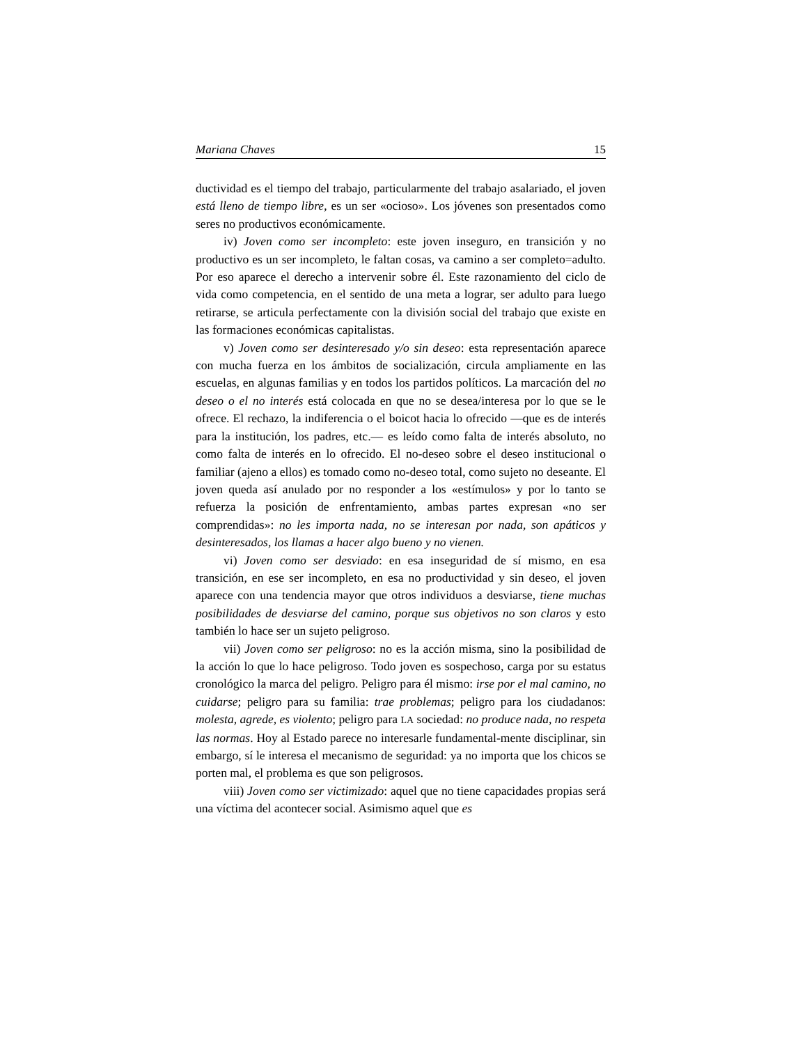Mariana Chaves 15
ductividad es el tiempo del trabajo, particularmente del trabajo asalariado, el joven está lleno de tiempo libre, es un ser «ocioso». Los jóvenes son presentados como seres no productivos económicamente.
iv) Joven como ser incompleto: este joven inseguro, en transición y no productivo es un ser incompleto, le faltan cosas, va camino a ser completo=adulto. Por eso aparece el derecho a intervenir sobre él. Este razonamiento del ciclo de vida como competencia, en el sentido de una meta a lograr, ser adulto para luego retirarse, se articula perfectamente con la división social del trabajo que existe en las formaciones económicas capitalistas.
v) Joven como ser desinteresado y/o sin deseo: esta representación aparece con mucha fuerza en los ámbitos de socialización, circula ampliamente en las escuelas, en algunas familias y en todos los partidos políticos. La marcación del no deseo o el no interés está colocada en que no se desea/interesa por lo que se le ofrece. El rechazo, la indiferencia o el boicot hacia lo ofrecido —que es de interés para la institución, los padres, etc.— es leído como falta de interés absoluto, no como falta de interés en lo ofrecido. El no-deseo sobre el deseo institucional o familiar (ajeno a ellos) es tomado como no-deseo total, como sujeto no deseante. El joven queda así anulado por no responder a los «estímulos» y por lo tanto se refuerza la posición de enfrentamiento, ambas partes expresan «no ser comprendidas»: no les importa nada, no se interesan por nada, son apáticos y desinteresados, los llamas a hacer algo bueno y no vienen.
vi) Joven como ser desviado: en esa inseguridad de sí mismo, en esa transición, en ese ser incompleto, en esa no productividad y sin deseo, el joven aparece con una tendencia mayor que otros individuos a desviarse, tiene muchas posibilidades de desviarse del camino, porque sus objetivos no son claros y esto también lo hace ser un sujeto peligroso.
vii) Joven como ser peligroso: no es la acción misma, sino la posibilidad de la acción lo que lo hace peligroso. Todo joven es sospechoso, carga por su estatus cronológico la marca del peligro. Peligro para él mismo: irse por el mal camino, no cuidarse; peligro para su familia: trae problemas; peligro para los ciudadanos: molesta, agrede, es violento; peligro para LA sociedad: no produce nada, no respeta las normas. Hoy al Estado parece no interesarle fundamental-mente disciplinar, sin embargo, sí le interesa el mecanismo de seguridad: ya no importa que los chicos se porten mal, el problema es que son peligrosos.
viii) Joven como ser victimizado: aquel que no tiene capacidades propias será una víctima del acontecer social. Asimismo aquel que es